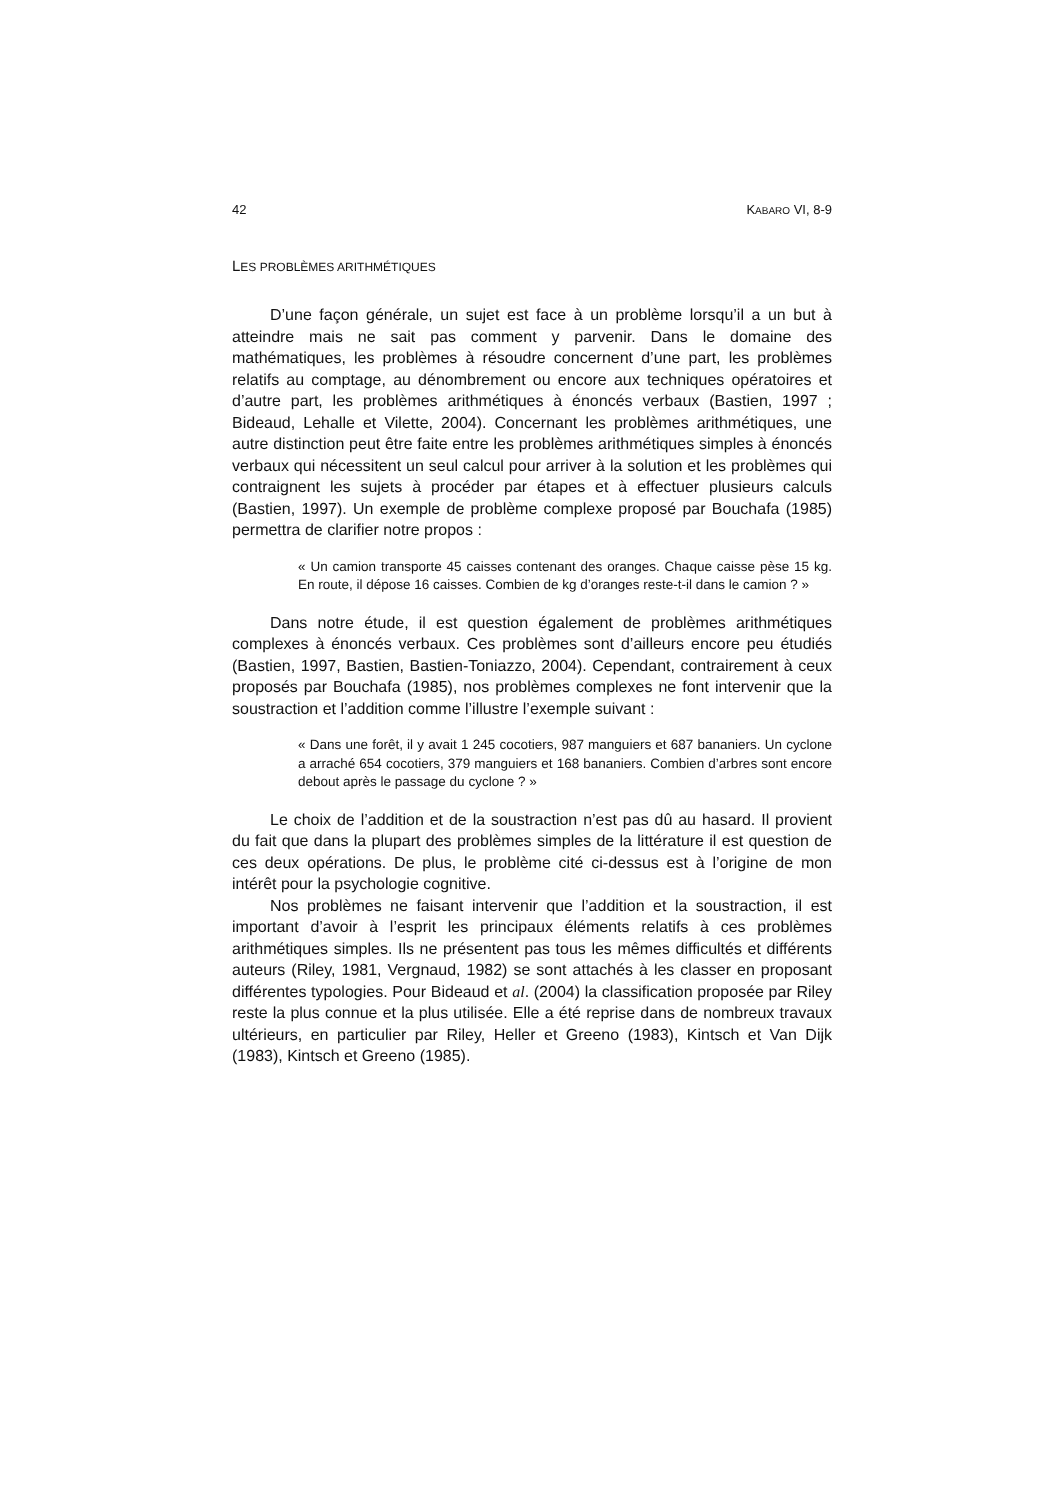42 KABARO VI, 8-9
LES PROBLÈMES ARITHMÉTIQUES
D’une façon générale, un sujet est face à un problème lorsqu’il a un but à atteindre mais ne sait pas comment y parvenir. Dans le domaine des mathématiques, les problèmes à résoudre concernent d’une part, les problèmes relatifs au comptage, au dénombrement ou encore aux techniques opératoires et d’autre part, les problèmes arithmétiques à énoncés verbaux (Bastien, 1997 ; Bideaud, Lehalle et Vilette, 2004). Concernant les problèmes arithmétiques, une autre distinction peut être faite entre les problèmes arithmétiques simples à énoncés verbaux qui nécessitent un seul calcul pour arriver à la solution et les problèmes qui contraignent les sujets à procéder par étapes et à effectuer plusieurs calculs (Bastien, 1997). Un exemple de problème complexe proposé par Bouchafa (1985) permettra de clarifier notre propos :
« Un camion transporte 45 caisses contenant des oranges. Chaque caisse pèse 15 kg. En route, il dépose 16 caisses. Combien de kg d’oranges reste-t-il dans le camion ? »
Dans notre étude, il est question également de problèmes arithmétiques complexes à énoncés verbaux. Ces problèmes sont d’ailleurs encore peu étudiés (Bastien, 1997, Bastien, Bastien-Toniazzo, 2004). Cependant, contrairement à ceux proposés par Bouchafa (1985), nos problèmes complexes ne font intervenir que la soustraction et l’addition comme l’illustre l’exemple suivant :
« Dans une forêt, il y avait 1 245 cocotiers, 987 manguiers et 687 bananiers. Un cyclone a arraché 654 cocotiers, 379 manguiers et 168 bananiers. Combien d’arbres sont encore debout après le passage du cyclone ? »
Le choix de l’addition et de la soustraction n’est pas dû au hasard. Il provient du fait que dans la plupart des problèmes simples de la littérature il est question de ces deux opérations. De plus, le problème cité ci-dessus est à l’origine de mon intérêt pour la psychologie cognitive.
Nos problèmes ne faisant intervenir que l’addition et la soustraction, il est important d’avoir à l’esprit les principaux éléments relatifs à ces problèmes arithmétiques simples. Ils ne présentent pas tous les mêmes difficultés et différents auteurs (Riley, 1981, Vergnaud, 1982) se sont attachés à les classer en proposant différentes typologies. Pour Bideaud et al. (2004) la classification proposée par Riley reste la plus connue et la plus utilisée. Elle a été reprise dans de nombreux travaux ultérieurs, en particulier par Riley, Heller et Greeno (1983), Kintsch et Van Dijk (1983), Kintsch et Greeno (1985).